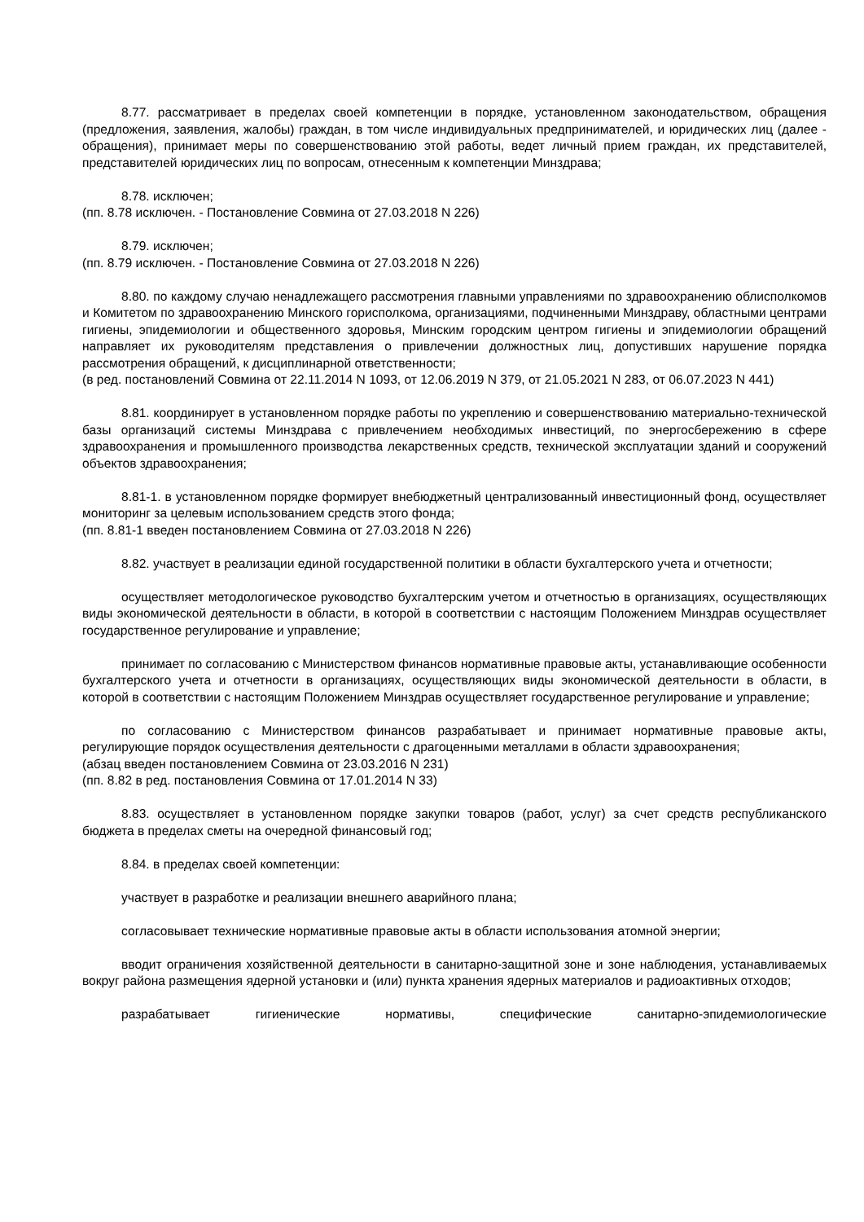8.77. рассматривает в пределах своей компетенции в порядке, установленном законодательством, обращения (предложения, заявления, жалобы) граждан, в том числе индивидуальных предпринимателей, и юридических лиц (далее - обращения), принимает меры по совершенствованию этой работы, ведет личный прием граждан, их представителей, представителей юридических лиц по вопросам, отнесенным к компетенции Минздрава;
8.78. исключен;
(пп. 8.78 исключен. - Постановление Совмина от 27.03.2018 N 226)
8.79. исключен;
(пп. 8.79 исключен. - Постановление Совмина от 27.03.2018 N 226)
8.80. по каждому случаю ненадлежащего рассмотрения главными управлениями по здравоохранению облисполкомов и Комитетом по здравоохранению Минского горисполкома, организациями, подчиненными Минздраву, областными центрами гигиены, эпидемиологии и общественного здоровья, Минским городским центром гигиены и эпидемиологии обращений направляет их руководителям представления о привлечении должностных лиц, допустивших нарушение порядка рассмотрения обращений, к дисциплинарной ответственности;
(в ред. постановлений Совмина от 22.11.2014 N 1093, от 12.06.2019 N 379, от 21.05.2021 N 283, от 06.07.2023 N 441)
8.81. координирует в установленном порядке работы по укреплению и совершенствованию материально-технической базы организаций системы Минздрава с привлечением необходимых инвестиций, по энергосбережению в сфере здравоохранения и промышленного производства лекарственных средств, технической эксплуатации зданий и сооружений объектов здравоохранения;
8.81-1. в установленном порядке формирует внебюджетный централизованный инвестиционный фонд, осуществляет мониторинг за целевым использованием средств этого фонда;
(пп. 8.81-1 введен постановлением Совмина от 27.03.2018 N 226)
8.82. участвует в реализации единой государственной политики в области бухгалтерского учета и отчетности;
осуществляет методологическое руководство бухгалтерским учетом и отчетностью в организациях, осуществляющих виды экономической деятельности в области, в которой в соответствии с настоящим Положением Минздрав осуществляет государственное регулирование и управление;
принимает по согласованию с Министерством финансов нормативные правовые акты, устанавливающие особенности бухгалтерского учета и отчетности в организациях, осуществляющих виды экономической деятельности в области, в которой в соответствии с настоящим Положением Минздрав осуществляет государственное регулирование и управление;
по согласованию с Министерством финансов разрабатывает и принимает нормативные правовые акты, регулирующие порядок осуществления деятельности с драгоценными металлами в области здравоохранения;
(абзац введен постановлением Совмина от 23.03.2016 N 231)
(пп. 8.82 в ред. постановления Совмина от 17.01.2014 N 33)
8.83. осуществляет в установленном порядке закупки товаров (работ, услуг) за счет средств республиканского бюджета в пределах сметы на очередной финансовый год;
8.84. в пределах своей компетенции:
участвует в разработке и реализации внешнего аварийного плана;
согласовывает технические нормативные правовые акты в области использования атомной энергии;
вводит ограничения хозяйственной деятельности в санитарно-защитной зоне и зоне наблюдения, устанавливаемых вокруг района размещения ядерной установки и (или) пункта хранения ядерных материалов и радиоактивных отходов;
разрабатывает гигиенические нормативы, специфические санитарно-эпидемиологические